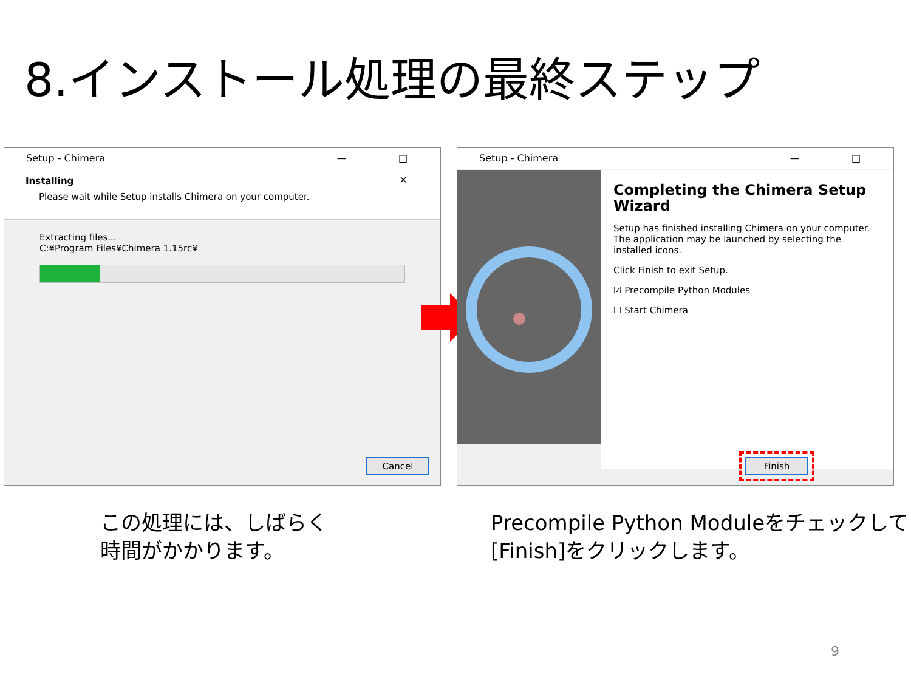8.インストール処理の最終ステップ
— □ ✕ Setup - Chimera
Installing
Please wait while Setup installs Chimera on your computer.
Extracting files...
C:¥Program Files¥Chimera 1.15rc¥
Cancel
— □ ✕ Setup - Chimera
Completing the Chimera Setup Wizard
Setup has finished installing Chimera on your computer. The application may be launched by selecting the installed icons.
Click Finish to exit Setup.
☑ Precompile Python Modules
☐ Start Chimera
Finish
この処理には、しばらく
時間がかかります。
Precompile Python Moduleをチェックして
[Finish]をクリックします。
9